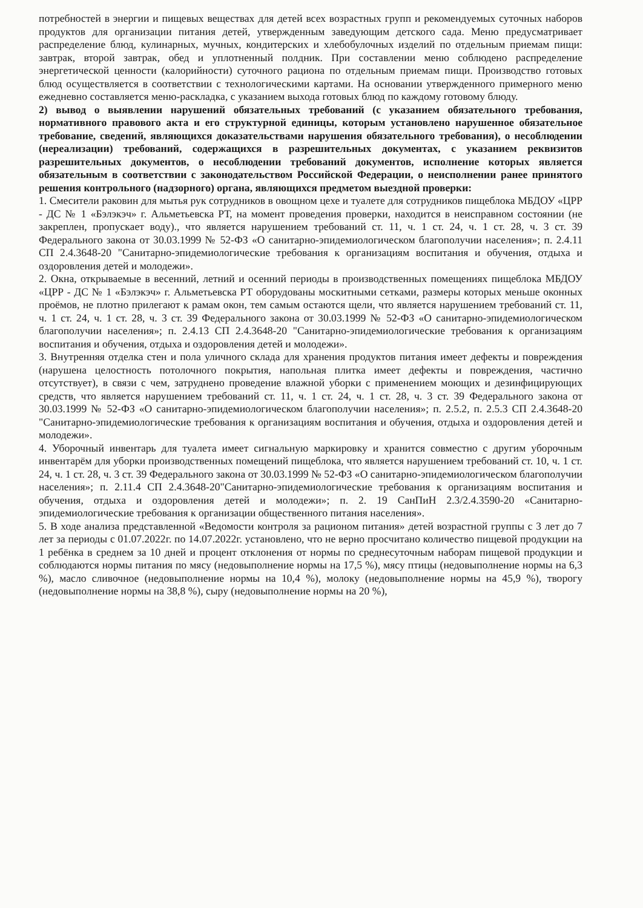потребностей в энергии и пищевых веществах для детей всех возрастных групп и рекомендуемых суточных наборов продуктов для организации питания детей, утвержденным заведующим детского сада. Меню предусматривает распределение блюд, кулинарных, мучных, кондитерских и хлебобулочных изделий по отдельным приемам пищи: завтрак, второй завтрак, обед и уплотненный полдник. При составлении меню соблюдено распределение энергетической ценности (калорийности) суточного рациона по отдельным приемам пищи. Производство готовых блюд осуществляется в соответствии с технологическими картами. На основании утвержденного примерного меню ежедневно составляется меню-раскладка, с указанием выхода готовых блюд по каждому готовому блюду.
2) вывод о выявлении нарушений обязательных требований (с указанием обязательного требования, нормативного правового акта и его структурной единицы, которым установлено нарушенное обязательное требование, сведений, являющихся доказательствами нарушения обязательного требования), о несоблюдении (нереализации) требований, содержащихся в разрешительных документах, с указанием реквизитов разрешительных документов, о несоблюдении требований документов, исполнение которых является обязательным в соответствии с законодательством Российской Федерации, о неисполнении ранее принятого решения контрольного (надзорного) органа, являющихся предметом выездной проверки:
1. Смесители раковин для мытья рук сотрудников в овощном цехе и туалете для сотрудников пищеблока МБДОУ «ЦРР - ДС № 1 «Бэлэкэч» г. Альметьевска РТ, на момент проведения проверки, находится в неисправном состоянии (не закреплен, пропускает воду)., что является нарушением требований ст. 11, ч. 1 ст. 24, ч. 1 ст. 28, ч. 3 ст. 39 Федерального закона от 30.03.1999 № 52-ФЗ «О санитарно-эпидемиологическом благополучии населения»; п. 2.4.11 СП 2.4.3648-20 "Санитарно-эпидемиологические требования к организациям воспитания и обучения, отдыха и оздоровления детей и молодежи».
2. Окна, открываемые в весенний, летний и осенний периоды в производственных помещениях пищеблока МБДОУ «ЦРР - ДС № 1 «Бэлэкэч» г. Альметьевска РТ оборудованы москитными сетками, размеры которых меньше оконных проёмов, не плотно прилегают к рамам окон, тем самым остаются щели, что является нарушением требований ст. 11, ч. 1 ст. 24, ч. 1 ст. 28, ч. 3 ст. 39 Федерального закона от 30.03.1999 № 52-ФЗ «О санитарно-эпидемиологическом благополучии населения»; п. 2.4.13 СП 2.4.3648-20 "Санитарно-эпидемиологические требования к организациям воспитания и обучения, отдыха и оздоровления детей и молодежи».
3. Внутренняя отделка стен и пола уличного склада для хранения продуктов питания имеет дефекты и повреждения (нарушена целостность потолочного покрытия, напольная плитка имеет дефекты и повреждения, частично отсутствует), в связи с чем, затруднено проведение влажной уборки с применением моющих и дезинфицирующих средств, что является нарушением требований ст. 11, ч. 1 ст. 24, ч. 1 ст. 28, ч. 3 ст. 39 Федерального закона от 30.03.1999 № 52-ФЗ «О санитарно-эпидемиологическом благополучии населения»; п. 2.5.2, п. 2.5.3 СП 2.4.3648-20 "Санитарно-эпидемиологические требования к организациям воспитания и обучения, отдыха и оздоровления детей и молодежи».
4. Уборочный инвентарь для туалета имеет сигнальную маркировку и хранится совместно с другим уборочным инвентарём для уборки производственных помещений пищеблока, что является нарушением требований ст. 10, ч. 1 ст. 24, ч. 1 ст. 28, ч. 3 ст. 39 Федерального закона от 30.03.1999 № 52-ФЗ «О санитарно-эпидемиологическом благополучии населения»; п. 2.11.4 СП 2.4.3648-20"Санитарно-эпидемиологические требования к организациям воспитания и обучения, отдыха и оздоровления детей и молодежи»; п. 2. 19 СанПиН 2.3/2.4.3590-20 «Санитарно-эпидемиологические требования к организации общественного питания населения».
5. В ходе анализа представленной «Ведомости контроля за рационом питания» детей возрастной группы с 3 лет до 7 лет за периоды с 01.07.2022г. по 14.07.2022г. установлено, что не верно просчитано количество пищевой продукции на 1 ребёнка в среднем за 10 дней и процент отклонения от нормы по среднесуточным наборам пищевой продукции и соблюдаются нормы питания по мясу (недовыполнение нормы на 17,5 %), мясу птицы (недовыполнение нормы на 6,3 %), масло сливочное (недовыполнение нормы на 10,4 %), молоку (недовыполнение нормы на 45,9 %), творогу (недовыполнение нормы на 38,8 %), сыру (недовыполнение нормы на 20 %),